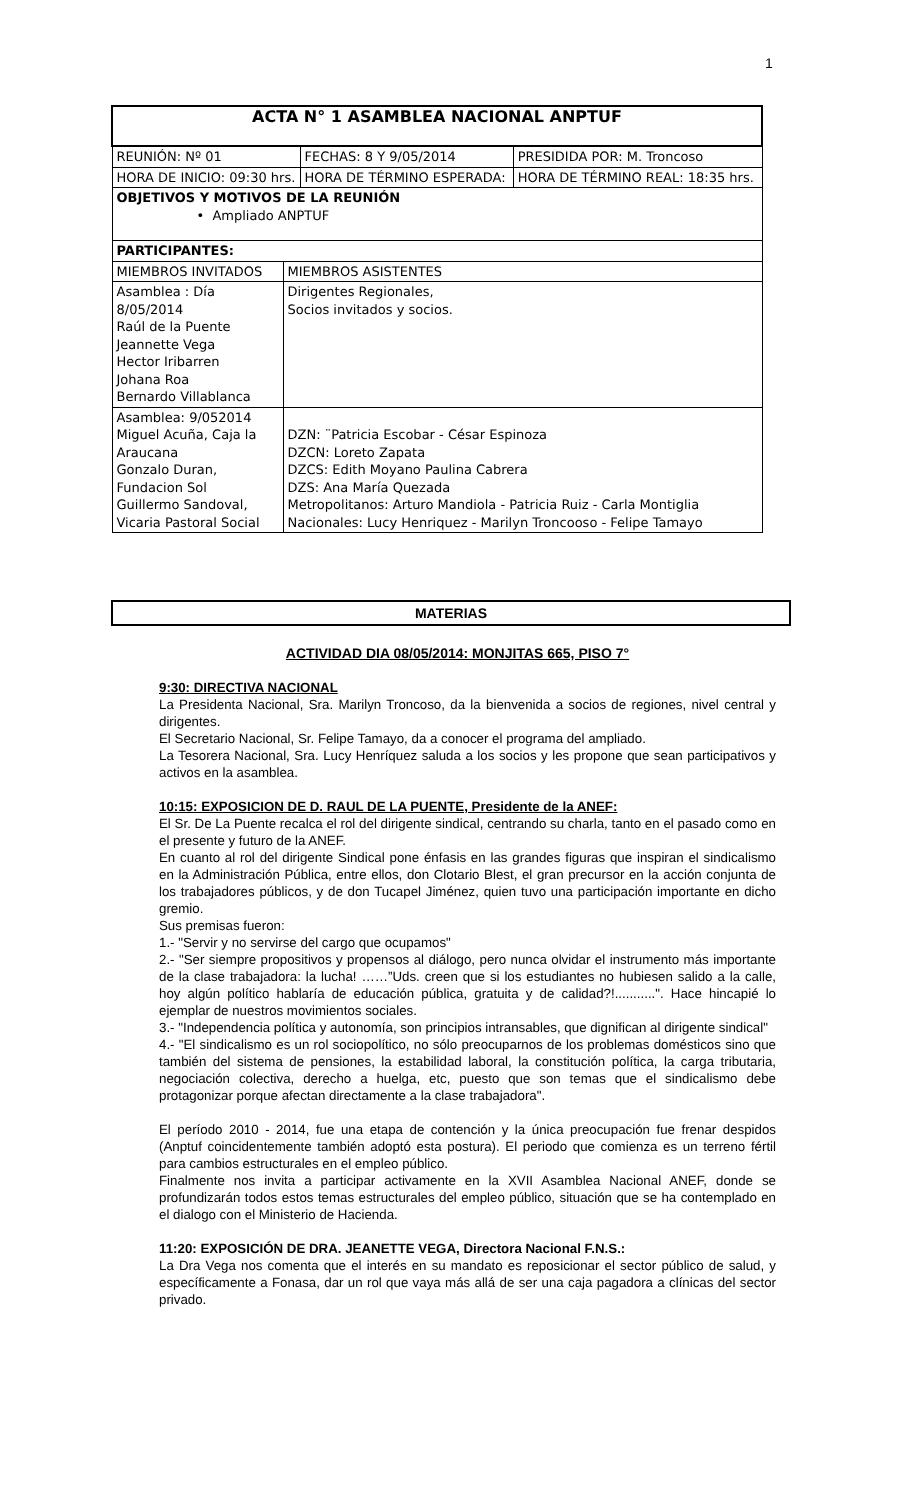1
| ACTA N° 1 ASAMBLEA NACIONAL ANPTUF | | | | |
| REUNIÓN: Nº 01 | | FECHAS: 8 Y 9/05/2014 | PRESIDIDA POR: M. Troncoso | |
| HORA DE INICIO: 09:30 hrs. | | HORA DE TÉRMINO ESPERADA: | | HORA DE TÉRMINO REAL: 18:35 hrs. |
| OBJETIVOS Y MOTIVOS DE LA REUNIÓN • Ampliado ANPTUF | | | | |
| PARTICIPANTES: | | | | |
| MIEMBROS INVITADOS | MIEMBROS ASISTENTES | | | |
| Asamblea : Día 8/05/2014 Raúl de la Puente Jeannette Vega Hector Iribarren Johana Roa Bernardo Villablanca | Dirigentes Regionales, Socios invitados y socios. | | | |
| Asamblea: 9/052014 Miguel Acuña, Caja la Araucana Gonzalo Duran, Fundacion Sol Guillermo Sandoval, Vicaria Pastoral Social | DZN: ¨Patricia Escobar - César Espinoza DZCN: Loreto Zapata DZCS: Edith Moyano Paulina Cabrera DZS: Ana María Quezada Metropolitanos: Arturo Mandiola - Patricia Ruiz - Carla Montiglia Nacionales: Lucy Henriquez - Marilyn Troncooso - Felipe Tamayo | | | |
MATERIAS
ACTIVIDAD DIA 08/05/2014: MONJITAS 665, PISO 7°
9:30: DIRECTIVA NACIONAL
La Presidenta Nacional, Sra. Marilyn Troncoso, da la bienvenida a socios de regiones, nivel central y dirigentes.
El Secretario Nacional, Sr. Felipe Tamayo, da a conocer el programa del ampliado.
La Tesorera Nacional, Sra. Lucy Henríquez saluda a los socios y les propone que sean participativos y activos en la asamblea.
10:15: EXPOSICION DE D. RAUL DE LA PUENTE, Presidente de la ANEF:
El Sr. De La Puente recalca el rol del dirigente sindical, centrando su charla, tanto en el pasado como en el presente y futuro de la ANEF.
En cuanto al rol del dirigente Sindical pone énfasis en las grandes figuras que inspiran el sindicalismo en la Administración Pública, entre ellos, don Clotario Blest, el gran precursor en la acción conjunta de los trabajadores públicos, y de don Tucapel Jiménez, quien tuvo una participación importante en dicho gremio.
Sus premisas fueron:
1.- "Servir y no servirse del cargo que ocupamos"
2.- "Ser siempre propositivos y propensos al diálogo, pero nunca olvidar el instrumento más importante de la clase trabajadora: la lucha! ……”Uds. creen que si los estudiantes no hubiesen salido a la calle, hoy algún político hablaría de educación pública, gratuita y de calidad?!...........". Hace hincapié lo ejemplar de nuestros movimientos sociales.
3.- "Independencia política y autonomía, son principios intransables, que dignifican al dirigente sindical"
4.- "El sindicalismo es un rol sociopolítico, no sólo preocuparnos de los problemas domésticos sino que también del sistema de pensiones, la estabilidad laboral, la constitución política, la carga tributaria, negociación colectiva, derecho a huelga, etc, puesto que son temas que el sindicalismo debe protagonizar porque afectan directamente a la clase trabajadora".
El período 2010 - 2014, fue una etapa de contención y la única preocupación fue frenar despidos (Anptuf coincidentemente también adoptó esta postura). El periodo que comienza es un terreno fértil para cambios estructurales en el empleo público.
Finalmente nos invita a participar activamente en la XVII Asamblea Nacional ANEF, donde se profundizarán todos estos temas estructurales del empleo público, situación que se ha contemplado en el dialogo con el Ministerio de Hacienda.
11:20: EXPOSICIÓN DE DRA. JEANETTE VEGA, Directora Nacional F.N.S.:
La Dra Vega nos comenta que el interés en su mandato es reposicionar el sector público de salud, y específicamente a Fonasa, dar un rol que vaya más allá de ser una caja pagadora a clínicas del sector privado.